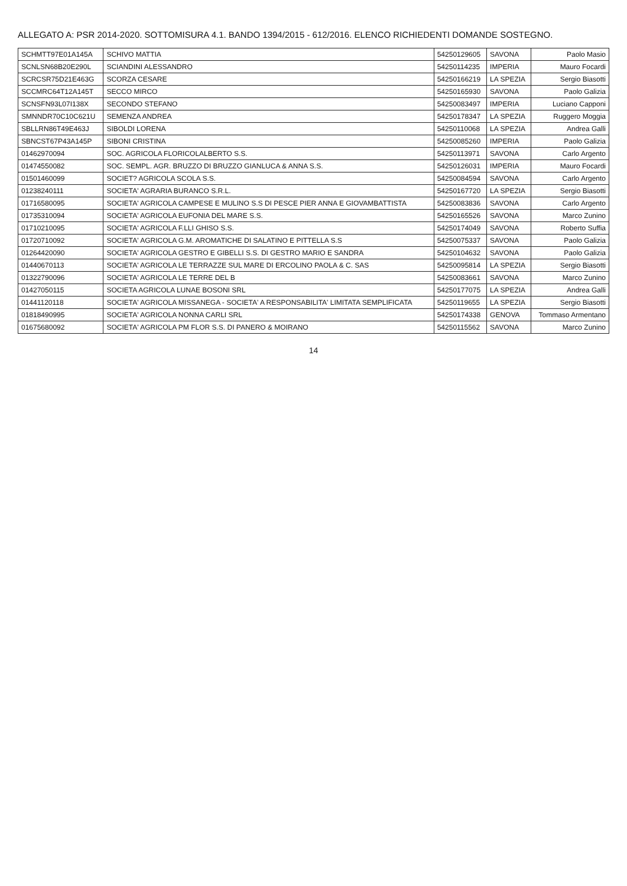ALLEGATO A: PSR 2014-2020. SOTTOMISURA 4.1. BANDO 1394/2015 - 612/2016. ELENCO RICHIEDENTI DOMANDE SOSTEGNO.
| SCHMTT97E01A145A | SCHIVO MATTIA | 54250129605 | SAVONA | Paolo Masio |
| SCNLSN68B20E290L | SCIANDINI ALESSANDRO | 54250114235 | IMPERIA | Mauro Focardi |
| SCRCSR75D21E463G | SCORZA CESARE | 54250166219 | LA SPEZIA | Sergio Biasotti |
| SCCMRC64T12A145T | SECCO MIRCO | 54250165930 | SAVONA | Paolo Galizia |
| SCNSFN93L07I138X | SECONDO STEFANO | 54250083497 | IMPERIA | Luciano Capponi |
| SMNNDR70C10C621U | SEMENZA ANDREA | 54250178347 | LA SPEZIA | Ruggero Moggia |
| SBLLRN86T49E463J | SIBOLDI LORENA | 54250110068 | LA SPEZIA | Andrea Galli |
| SBNCST67P43A145P | SIBONI CRISTINA | 54250085260 | IMPERIA | Paolo Galizia |
| 01462970094 | SOC. AGRICOLA FLORICOLALBERTO S.S. | 54250113971 | SAVONA | Carlo Argento |
| 01474550082 | SOC. SEMPL. AGR. BRUZZO DI BRUZZO GIANLUCA & ANNA S.S. | 54250126031 | IMPERIA | Mauro Focardi |
| 01501460099 | SOCIET? AGRICOLA SCOLA S.S. | 54250084594 | SAVONA | Carlo Argento |
| 01238240111 | SOCIETA' AGRARIA BURANCO S.R.L. | 54250167720 | LA SPEZIA | Sergio Biasotti |
| 01716580095 | SOCIETA' AGRICOLA CAMPESE E MULINO S.S DI PESCE PIER ANNA E GIOVAMBATTISTA | 54250083836 | SAVONA | Carlo Argento |
| 01735310094 | SOCIETA' AGRICOLA EUFONIA DEL MARE S.S. | 54250165526 | SAVONA | Marco Zunino |
| 01710210095 | SOCIETA' AGRICOLA F.LLI GHISO S.S. | 54250174049 | SAVONA | Roberto Suffia |
| 01720710092 | SOCIETA' AGRICOLA G.M. AROMATICHE DI SALATINO E PITTELLA S.S | 54250075337 | SAVONA | Paolo Galizia |
| 01264420090 | SOCIETA' AGRICOLA GESTRO E GIBELLI S.S. DI GESTRO MARIO E SANDRA | 54250104632 | SAVONA | Paolo Galizia |
| 01440670113 | SOCIETA' AGRICOLA LE TERRAZZE SUL MARE DI ERCOLINO PAOLA & C. SAS | 54250095814 | LA SPEZIA | Sergio Biasotti |
| 01322790096 | SOCIETA' AGRICOLA LE TERRE DEL B | 54250083661 | SAVONA | Marco Zunino |
| 01427050115 | SOCIETA AGRICOLA LUNAE BOSONI SRL | 54250177075 | LA SPEZIA | Andrea Galli |
| 01441120118 | SOCIETA' AGRICOLA MISSANEGA - SOCIETA' A RESPONSABILITA' LIMITATA SEMPLIFICATA | 54250119655 | LA SPEZIA | Sergio Biasotti |
| 01818490995 | SOCIETA' AGRICOLA NONNA CARLI SRL | 54250174338 | GENOVA | Tommaso Armentano |
| 01675680092 | SOCIETA' AGRICOLA PM FLOR S.S. DI PANERO & MOIRANO | 54250115562 | SAVONA | Marco Zunino |
14